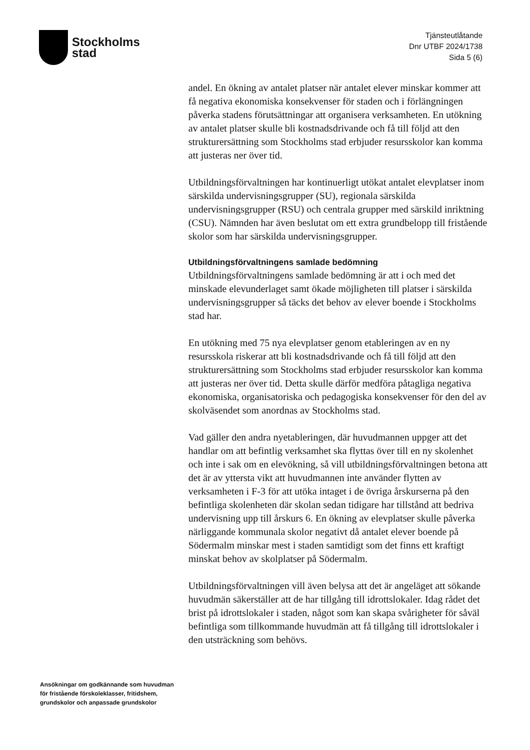Stockholms
stad
Tjänsteutlåtande
Dnr UTBF 2024/1738
Sida 5 (6)
andel. En ökning av antalet platser när antalet elever minskar kommer att få negativa ekonomiska konsekvenser för staden och i förlängningen påverka stadens förutsättningar att organisera verksamheten. En utökning av antalet platser skulle bli kostnadsdrivande och få till följd att den strukturersättning som Stockholms stad erbjuder resursskolor kan komma att justeras ner över tid.
Utbildningsförvaltningen har kontinuerligt utökat antalet elevplatser inom särskilda undervisningsgrupper (SU), regionala särskilda undervisningsgrupper (RSU) och centrala grupper med särskild inriktning (CSU). Nämnden har även beslutat om ett extra grundbelopp till fristående skolor som har särskilda undervisningsgrupper.
Utbildningsförvaltningens samlade bedömning
Utbildningsförvaltningens samlade bedömning är att i och med det minskade elevunderlaget samt ökade möjligheten till platser i särskilda undervisningsgrupper så täcks det behov av elever boende i Stockholms stad har.
En utökning med 75 nya elevplatser genom etableringen av en ny resursskola riskerar att bli kostnadsdrivande och få till följd att den strukturersättning som Stockholms stad erbjuder resursskolor kan komma att justeras ner över tid. Detta skulle därför medföra påtagliga negativa ekonomiska, organisatoriska och pedagogiska konsekvenser för den del av skolväsendet som anordnas av Stockholms stad.
Vad gäller den andra nyetableringen, där huvudmannen uppger att det handlar om att befintlig verksamhet ska flyttas över till en ny skolenhet och inte i sak om en elevökning, så vill utbildningsförvaltningen betona att det är av yttersta vikt att huvudmannen inte använder flytten av verksamheten i F-3 för att utöka intaget i de övriga årskurserna på den befintliga skolenheten där skolan sedan tidigare har tillstånd att bedriva undervisning upp till årskurs 6. En ökning av elevplatser skulle påverka närliggande kommunala skolor negativt då antalet elever boende på Södermalm minskar mest i staden samtidigt som det finns ett kraftigt minskat behov av skolplatser på Södermalm.
Utbildningsförvaltningen vill även belysa att det är angeläget att sökande huvudmän säkerställer att de har tillgång till idrottslokaler. Idag rådet det brist på idrottslokaler i staden, något som kan skapa svårigheter för såväl befintliga som tillkommande huvudmän att få tillgång till idrottslokaler i den utsträckning som behövs.
Ansökningar om godkännande som huvudman för fristående förskoleklasser, fritidshem, grundskolor och anpassade grundskolor